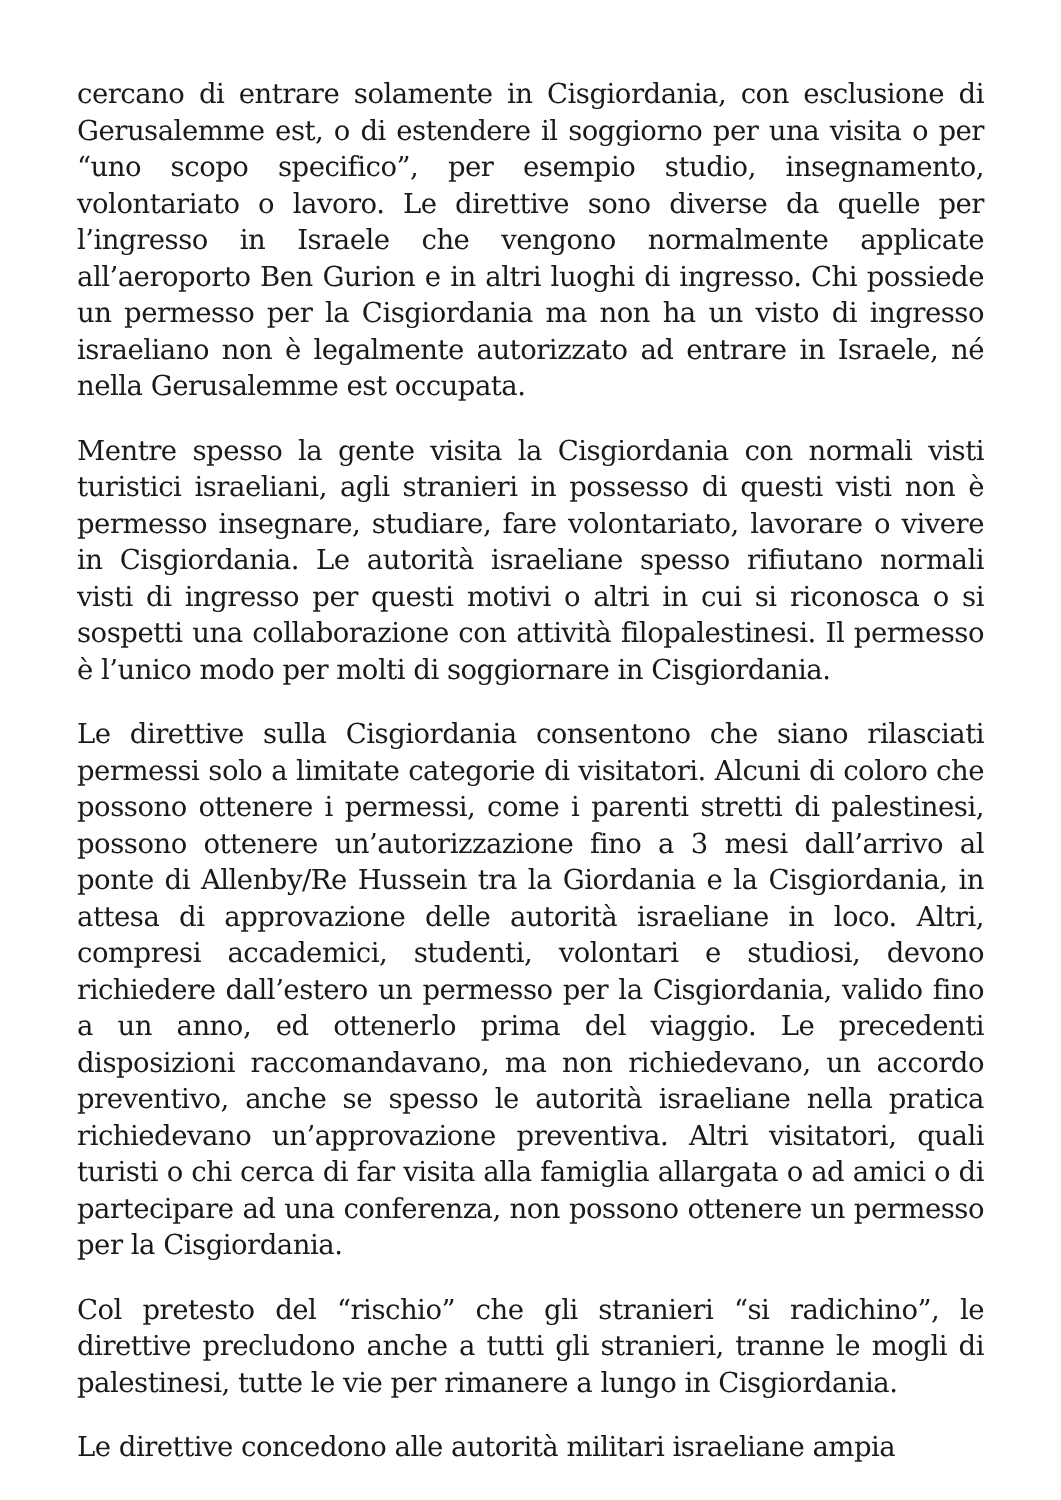cercano di entrare solamente in Cisgiordania, con esclusione di Gerusalemme est, o di estendere il soggiorno per una visita o per “uno scopo specifico”, per esempio studio, insegnamento, volontariato o lavoro. Le direttive sono diverse da quelle per l’ingresso in Israele che vengono normalmente applicate all’aeroporto Ben Gurion e in altri luoghi di ingresso. Chi possiede un permesso per la Cisgiordania ma non ha un visto di ingresso israeliano non è legalmente autorizzato ad entrare in Israele, né nella Gerusalemme est occupata.
Mentre spesso la gente visita la Cisgiordania con normali visti turistici israeliani, agli stranieri in possesso di questi visti non è permesso insegnare, studiare, fare volontariato, lavorare o vivere in Cisgiordania. Le autorità israeliane spesso rifiutano normali visti di ingresso per questi motivi o altri in cui si riconosca o si sospetti una collaborazione con attività filopalestinesi. Il permesso è l’unico modo per molti di soggiornare in Cisgiordania.
Le direttive sulla Cisgiordania consentono che siano rilasciati permessi solo a limitate categorie di visitatori. Alcuni di coloro che possono ottenere i permessi, come i parenti stretti di palestinesi, possono ottenere un’autorizzazione fino a 3 mesi dall’arrivo al ponte di Allenby/Re Hussein tra la Giordania e la Cisgiordania, in attesa di approvazione delle autorità israeliane in loco. Altri, compresi accademici, studenti, volontari e studiosi, devono richiedere dall’estero un permesso per la Cisgiordania, valido fino a un anno, ed ottenerlo prima del viaggio. Le precedenti disposizioni raccomandavano, ma non richiedevano, un accordo preventivo, anche se spesso le autorità israeliane nella pratica richiedevano un’approvazione preventiva. Altri visitatori, quali turisti o chi cerca di far visita alla famiglia allargata o ad amici o di partecipare ad una conferenza, non possono ottenere un permesso per la Cisgiordania.
Col pretesto del “rischio” che gli stranieri “si radichino”, le direttive precludono anche a tutti gli stranieri, tranne le mogli di palestinesi, tutte le vie per rimanere a lungo in Cisgiordania.
Le direttive concedono alle autorità militari israeliane ampia